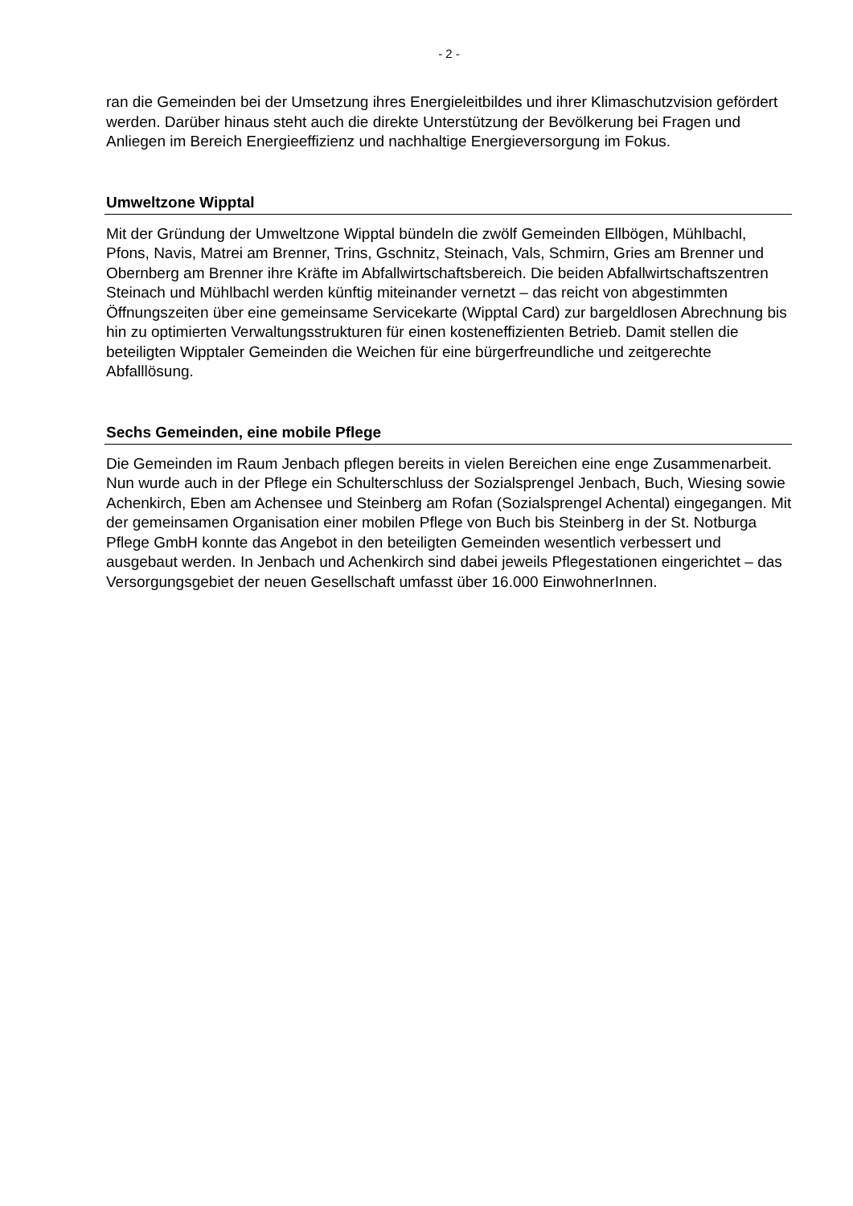- 2 -
ran die Gemeinden bei der Umsetzung ihres Energieleitbildes und ihrer Klimaschutzvision gefördert werden. Darüber hinaus steht auch die direkte Unterstützung der Bevölkerung bei Fragen und Anliegen im Bereich Energieeffizienz und nachhaltige Energieversorgung im Fokus.
Umweltzone Wipptal
Mit der Gründung der Umweltzone Wipptal bündeln die zwölf Gemeinden Ellbögen, Mühlbachl, Pfons, Navis, Matrei am Brenner, Trins, Gschnitz, Steinach, Vals, Schmirn, Gries am Brenner und Obernberg am Brenner ihre Kräfte im Abfallwirtschaftsbereich. Die beiden Abfallwirtschaftszentren Steinach und Mühlbachl werden künftig miteinander vernetzt – das reicht von abgestimmten Öffnungszeiten über eine gemeinsame Servicekarte (Wipptal Card) zur bargeldlosen Abrechnung bis hin zu optimierten Verwaltungsstrukturen für einen kosteneffizienten Betrieb. Damit stellen die beteiligten Wipptaler Gemeinden die Weichen für eine bürgerfreundliche und zeitgerechte Abfalllösung.
Sechs Gemeinden, eine mobile Pflege
Die Gemeinden im Raum Jenbach pflegen bereits in vielen Bereichen eine enge Zusammenarbeit. Nun wurde auch in der Pflege ein Schulterschluss der Sozialsprengel Jenbach, Buch, Wiesing sowie Achenkirch, Eben am Achensee und Steinberg am Rofan (Sozialsprengel Achental) eingegangen. Mit der gemeinsamen Organisation einer mobilen Pflege von Buch bis Steinberg in der St. Notburga Pflege GmbH konnte das Angebot in den beteiligten Gemeinden wesentlich verbessert und ausgebaut werden. In Jenbach und Achenkirch sind dabei jeweils Pflegestationen eingerichtet – das Versorgungsgebiet der neuen Gesellschaft umfasst über 16.000 EinwohnerInnen.